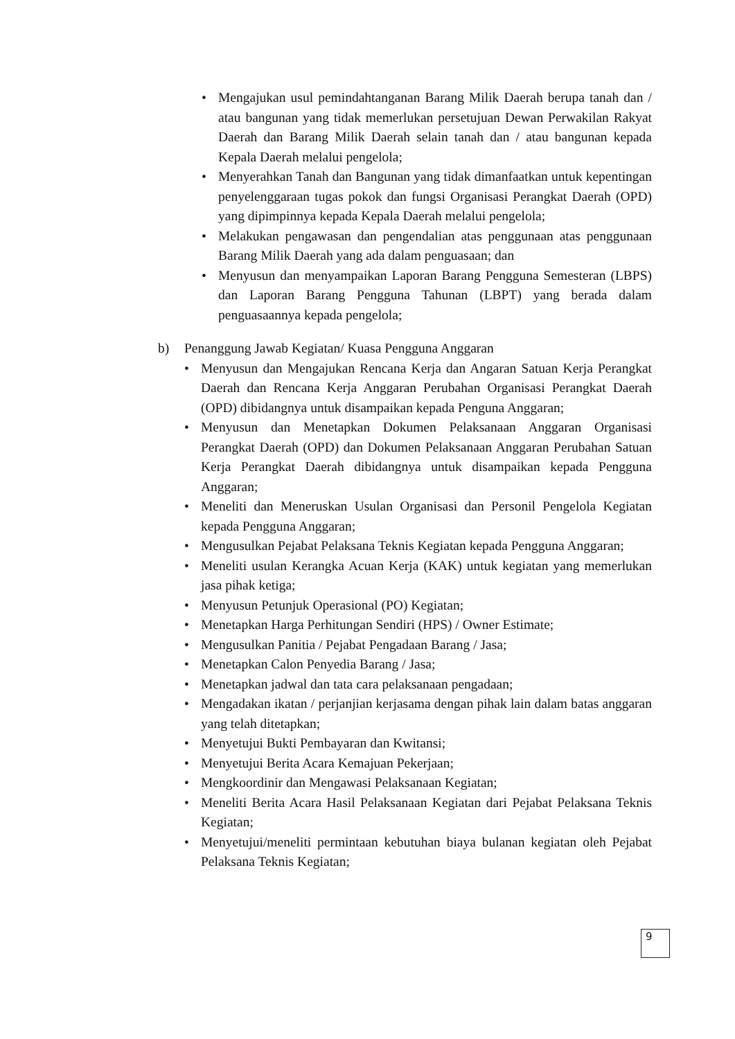• Mengajukan usul pemindahtanganan Barang Milik Daerah berupa tanah dan / atau bangunan yang tidak memerlukan persetujuan Dewan Perwakilan Rakyat Daerah dan Barang Milik Daerah selain tanah dan / atau bangunan kepada Kepala Daerah melalui pengelola;
• Menyerahkan Tanah dan Bangunan yang tidak dimanfaatkan untuk kepentingan penyelenggaraan tugas pokok dan fungsi Organisasi Perangkat Daerah (OPD) yang dipimpinnya kepada Kepala Daerah melalui pengelola;
• Melakukan pengawasan dan pengendalian atas penggunaan atas penggunaan Barang Milik Daerah yang ada dalam penguasaan; dan
• Menyusun dan menyampaikan Laporan Barang Pengguna Semesteran (LBPS) dan Laporan Barang Pengguna Tahunan (LBPT) yang berada dalam penguasaannya kepada pengelola;
b) Penanggung Jawab Kegiatan/ Kuasa Pengguna Anggaran
• Menyusun dan Mengajukan Rencana Kerja dan Angaran Satuan Kerja Perangkat Daerah dan Rencana Kerja Anggaran Perubahan Organisasi Perangkat Daerah (OPD) dibidangnya untuk disampaikan kepada Penguna Anggaran;
• Menyusun dan Menetapkan Dokumen Pelaksanaan Anggaran Organisasi Perangkat Daerah (OPD) dan Dokumen Pelaksanaan Anggaran Perubahan Satuan Kerja Perangkat Daerah dibidangnya untuk disampaikan kepada Pengguna Anggaran;
• Meneliti dan Meneruskan Usulan Organisasi dan Personil Pengelola Kegiatan kepada Pengguna Anggaran;
• Mengusulkan Pejabat Pelaksana Teknis Kegiatan kepada Pengguna Anggaran;
• Meneliti usulan Kerangka Acuan Kerja (KAK) untuk kegiatan yang memerlukan jasa pihak ketiga;
• Menyusun Petunjuk Operasional (PO) Kegiatan;
• Menetapkan Harga Perhitungan Sendiri (HPS) / Owner Estimate;
• Mengusulkan Panitia / Pejabat Pengadaan Barang / Jasa;
• Menetapkan Calon Penyedia Barang / Jasa;
• Menetapkan jadwal dan tata cara pelaksanaan pengadaan;
• Mengadakan ikatan / perjanjian kerjasama dengan pihak lain dalam batas anggaran yang telah ditetapkan;
• Menyetujui Bukti Pembayaran dan Kwitansi;
• Menyetujui Berita Acara Kemajuan Pekerjaan;
• Mengkoordinir dan Mengawasi Pelaksanaan Kegiatan;
• Meneliti Berita Acara Hasil Pelaksanaan Kegiatan dari Pejabat Pelaksana Teknis Kegiatan;
• Menyetujui/meneliti permintaan kebutuhan biaya bulanan kegiatan oleh Pejabat Pelaksana Teknis Kegiatan;
9